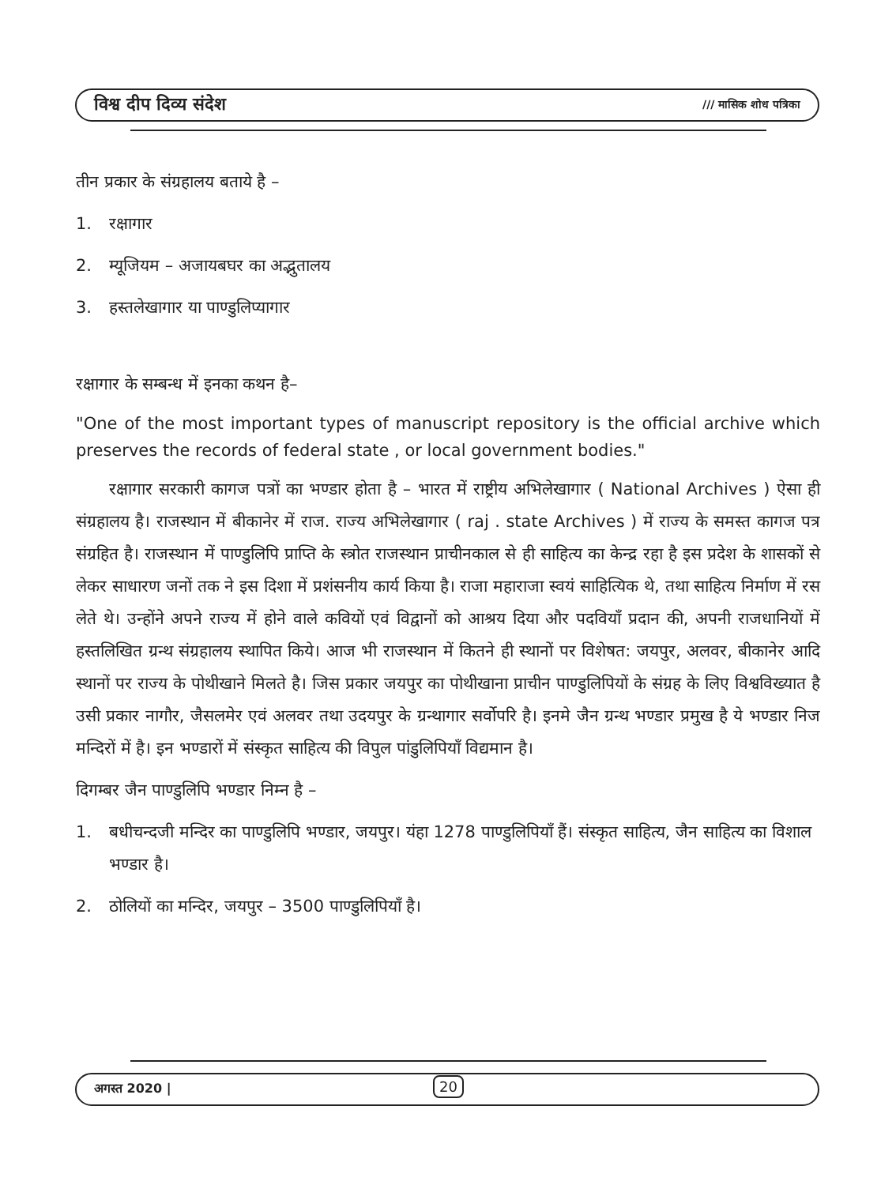विश्व दीप दिव्य संदेश /// मासिक शोध पत्रिका
तीन प्रकार के संग्रहालय बताये है –
1. रक्षागार
2. म्यूजियम – अजायबघर का अद्भुतालय
3. हस्तलेखागार या पाण्डुलिप्यागार
रक्षागार के सम्बन्ध में इनका कथन है–
"One of the most important types of manuscript repository is the official archive which preserves the records of federal state , or local government bodies."
  रक्षागार सरकारी कागज पत्रों का भण्डार होता है – भारत में राष्ट्रीय अभिलेखागार ( National Archives ) ऐसा ही संग्रहालय है। राजस्थान में बीकानेर में राज. राज्य अभिलेखागार ( raj . state Archives ) में राज्य के समस्त कागज पत्र संग्रहित है। राजस्थान में पाण्डुलिपि प्राप्ति के स्त्रोत राजस्थान प्राचीनकाल से ही साहित्य का केन्द्र रहा है इस प्रदेश के शासकों से लेकर साधारण जनों तक ने इस दिशा में प्रशंसनीय कार्य किया है। राजा महाराजा स्वयं साहित्यिक थे, तथा साहित्य निर्माण में रस लेते थे। उन्होंने अपने राज्य में होने वाले कवियों एवं विद्वानों को आश्रय दिया और पदवियाँ प्रदान की, अपनी राजधानियों में हस्तलिखित ग्रन्थ संग्रहालय स्थापित किये। आज भी राजस्थान में कितने ही स्थानों पर विशेषत: जयपुर, अलवर, बीकानेर आदि स्थानों पर राज्य के पोथीखाने मिलते है। जिस प्रकार जयपुर का पोथीखाना प्राचीन पाण्डुलिपियों के संग्रह के लिए विश्वविख्यात है उसी प्रकार नागौर, जैसलमेर एवं अलवर तथा उदयपुर के ग्रन्थागार सर्वोपरि है। इनमे जैन ग्रन्थ भण्डार प्रमुख है ये भण्डार निज मन्दिरों में है। इन भण्डारों में संस्कृत साहित्य की विपुल पांडुलिपियाँ विद्यमान है।
दिगम्बर जैन पाण्डुलिपि भण्डार निम्न है –
1. बधीचन्दजी मन्दिर का पाण्डुलिपि भण्डार, जयपुर। यंहा 1278 पाण्डुलिपियाँ हैं। संस्कृत साहित्य, जैन साहित्य का विशाल भण्डार है।
2. ठोलियों का मन्दिर, जयपुर – 3500 पाण्डुलिपियाँ है।
अगस्त 2020 | 20